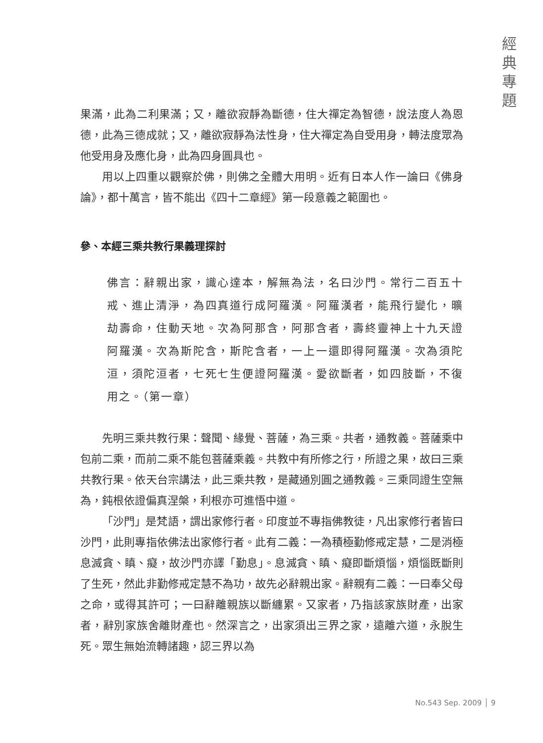經
典
專
題
果滿，此為二利果滿；又，離欲寂靜為斷德，住大禪定為智德，說法度人為恩德，此為三德成就；又，離欲寂靜為法性身，住大禪定為自受用身，轉法度眾為他受用身及應化身，此為四身圓具也。
用以上四重以觀察於佛，則佛之全體大用明。近有日本人作一論曰《佛身論》，都十萬言，皆不能出《四十二章經》第一段意義之範圍也。
參、本經三乘共教行果義理探討
佛言：辭親出家，識心達本，解無為法，名曰沙門。常行二百五十戒、進止清淨，為四真道行成阿羅漢。阿羅漢者，能飛行變化，曠劫壽命，住動天地。次為阿那含，阿那含者，壽終靈神上十九天證阿羅漢。次為斯陀含，斯陀含者，一上一還即得阿羅漢。次為須陀洹，須陀洹者，七死七生便證阿羅漢。愛欲斷者，如四肢斷，不復用之。（第一章）
先明三乘共教行果：聲聞、緣覺、菩薩，為三乘。共者，通教義。菩薩乘中包前二乘，而前二乘不能包菩薩乘義。共教中有所修之行，所證之果，故曰三乘共教行果。依天台宗講法，此三乘共教，是藏通別圓之通教義。三乘同證生空無為，鈍根依證偏真涅槃，利根亦可進悟中道。
「沙門」是梵語，謂出家修行者。印度並不專指佛教徒，凡出家修行者皆曰沙門，此則專指依佛法出家修行者。此有二義：一為積極勤修戒定慧，二是消極息滅貪、瞋、癡，故沙門亦譯「勤息」。息滅貪、瞋、癡即斷煩惱，煩惱既斷則了生死，然此非勤修戒定慧不為功，故先必辭親出家。辭親有二義：一曰奉父母之命，或得其許可；一曰辭離親族以斷纏累。又家者，乃指該家族財產，出家者，辭別家族舍離財產也。然深言之，出家須出三界之家，遠離六道，永脫生死。眾生無始流轉諸趣，認三界以為
No.543 Sep. 2009 │ 9